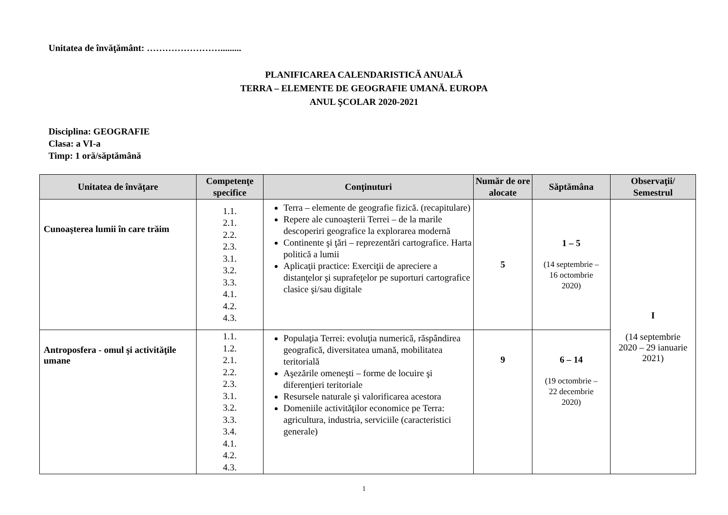Unitatea de învăţământ: …………………….........
PLANIFICAREA CALENDARISTICĂ ANUALĂ
TERRA – ELEMENTE DE GEOGRAFIE UMANĂ. EUROPA
ANUL ŞCOLAR 2020-2021
Disciplina: GEOGRAFIE
Clasa: a VI-a
Timp: 1 oră/săptămână
| Unitatea de învăţare | Competenţe specifice | Conţinuturi | Număr de ore alocate | Săptămâna | Observaţii/ Semestrul |
| --- | --- | --- | --- | --- | --- |
| Cunoaşterea lumii în care trăim | 1.1. 2.1. 2.2. 2.3. 3.1. 3.2. 3.3. 4.1. 4.2. 4.3. | Terra – elemente de geografie fizică. (recapitulare) Repere ale cunoaşterii Terrei – de la marile descoperiri geografice la explorarea modernă Continente şi ţări – reprezentări cartografice. Harta politică a lumii Aplicaţii practice: Exerciţii de apreciere a distanţelor şi suprafeţelor pe suporturi cartografice clasice şi/sau digitale | 5 | 1 – 5 (14 septembrie – 16 octombrie 2020) | I (14 septembrie 2020 – 29 ianuarie 2021) |
| Antroposfera - omul şi activităţile umane | 1.1. 1.2. 2.1. 2.2. 2.3. 3.1. 3.2. 3.3. 3.4. 4.1. 4.2. 4.3. | Populaţia Terrei: evoluţia numerică, răspândirea geografică, diversitatea umană, mobilitatea teritorială Aşezările omeneşti – forme de locuire şi diferenţieri teritoriale Resursele naturale şi valorificarea acestora Domeniile activităţilor economice pe Terra: agricultura, industria, serviciile (caracteristici generale) | 9 | 6 – 14 (19 octombrie – 22 decembrie 2020) | |
1